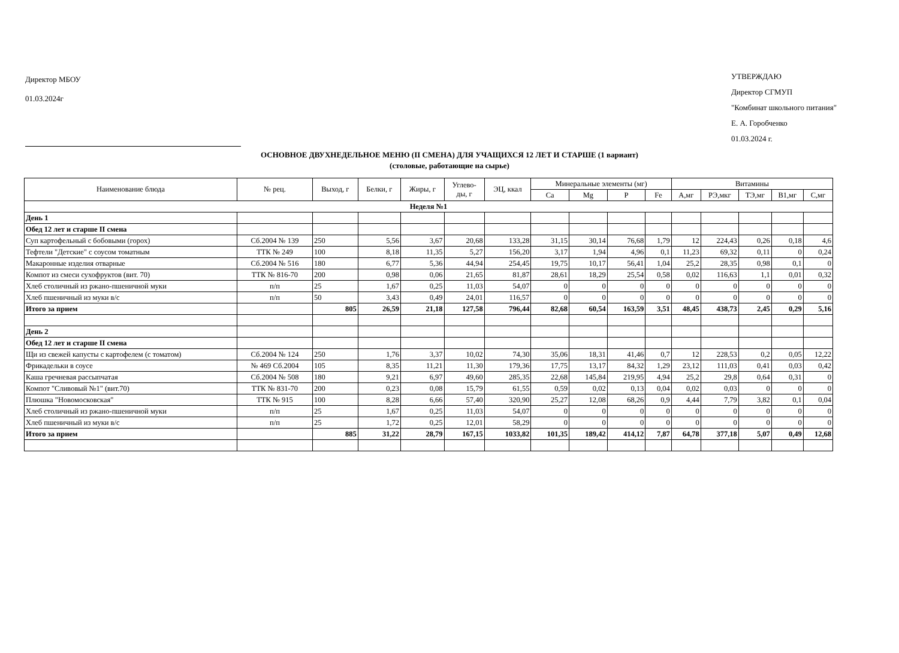Директор МБОУ
01.03.2024г
УТВЕРЖДАЮ
Директор СГМУП
"Комбинат школьного питания"
Е. А. Горобченко
01.03.2024 г.
ОСНОВНОЕ ДВУХНЕДЕЛЬНОЕ МЕНЮ (II СМЕНА) ДЛЯ УЧАЩИХСЯ 12 ЛЕТ И СТАРШЕ (1 вариант)
(столовые, работающие на сырье)
| Наименование блюда | № рец. | Выход, г | Белки, г | Жиры, г | Углево- ды, г | ЭЦ, ккал | Минеральные элементы (мг) | | | | Витамины | | | | |
| --- | --- | --- | --- | --- | --- | --- | --- | --- | --- | --- | --- | --- | --- | --- | --- |
| | | | | | | | Ca | Mg | P | Fe | А,мг | РЭ,мкг | ТЭ,мг | В1,мг | С,мг |
| Неделя №1 | | | | | | | | | | | | | | | |
| День 1 | | | | | | | | | | | | | | | |
| Обед 12 лет и старше II смена | | | | | | | | | | | | | | | |
| Суп картофельный с бобовыми (горох) | Сб.2004 № 139 | 250 | 5,56 | 3,67 | 20,68 | 133,28 | 31,15 | 30,14 | 76,68 | 1,79 | 12 | 224,43 | 0,26 | 0,18 | 4,6 |
| Тефтели "Детские" с соусом томатным | ТТК № 249 | 100 | 8,18 | 11,35 | 5,27 | 156,20 | 3,17 | 1,94 | 4,96 | 0,1 | 11,23 | 69,32 | 0,11 | 0 | 0,24 |
| Макаронные изделия отварные | Сб.2004 № 516 | 180 | 6,77 | 5,36 | 44,94 | 254,45 | 19,75 | 10,17 | 56,41 | 1,04 | 25,2 | 28,35 | 0,98 | 0,1 | 0 |
| Компот из смеси сухофруктов (вит. 70) | ТТК № 816-70 | 200 | 0,98 | 0,06 | 21,65 | 81,87 | 28,61 | 18,29 | 25,54 | 0,58 | 0,02 | 116,63 | 1,1 | 0,01 | 0,32 |
| Хлеб столичный из ржано-пшеничной муки | п/п | 25 | 1,67 | 0,25 | 11,03 | 54,07 | 0 | 0 | 0 | 0 | 0 | 0 | 0 | 0 | 0 |
| Хлеб пшеничный из муки в/с | п/п | 50 | 3,43 | 0,49 | 24,01 | 116,57 | 0 | 0 | 0 | 0 | 0 | 0 | 0 | 0 | 0 |
| Итого за прием | | 805 | 26,59 | 21,18 | 127,58 | 796,44 | 82,68 | 60,54 | 163,59 | 3,51 | 48,45 | 438,73 | 2,45 | 0,29 | 5,16 |
| День 2 | | | | | | | | | | | | | | | |
| Обед 12 лет и старше II смена | | | | | | | | | | | | | | | |
| Щи из свежей капусты с картофелем (с томатом) | Сб.2004 № 124 | 250 | 1,76 | 3,37 | 10,02 | 74,30 | 35,06 | 18,31 | 41,46 | 0,7 | 12 | 228,53 | 0,2 | 0,05 | 12,22 |
| Фрикадельки в соусе | № 469 Сб.2004 | 105 | 8,35 | 11,21 | 11,30 | 179,36 | 17,75 | 13,17 | 84,32 | 1,29 | 23,12 | 111,03 | 0,41 | 0,03 | 0,42 |
| Каша гречневая рассыпчатая | Сб.2004 № 508 | 180 | 9,21 | 6,97 | 49,60 | 285,35 | 22,68 | 145,84 | 219,95 | 4,94 | 25,2 | 29,8 | 0,64 | 0,31 | 0 |
| Компот "Сливовый №1" (вит.70) | ТТК № 831-70 | 200 | 0,23 | 0,08 | 15,79 | 61,55 | 0,59 | 0,02 | 0,13 | 0,04 | 0,02 | 0,03 | 0 | 0 | 0 |
| Плюшка "Новомосковская" | ТТК № 915 | 100 | 8,28 | 6,66 | 57,40 | 320,90 | 25,27 | 12,08 | 68,26 | 0,9 | 4,44 | 7,79 | 3,82 | 0,1 | 0,04 |
| Хлеб столичный из ржано-пшеничной муки | п/п | 25 | 1,67 | 0,25 | 11,03 | 54,07 | 0 | 0 | 0 | 0 | 0 | 0 | 0 | 0 | 0 |
| Хлеб пшеничный из муки в/с | п/п | 25 | 1,72 | 0,25 | 12,01 | 58,29 | 0 | 0 | 0 | 0 | 0 | 0 | 0 | 0 | 0 |
| Итого за прием | | 885 | 31,22 | 28,79 | 167,15 | 1033,82 | 101,35 | 189,42 | 414,12 | 7,87 | 64,78 | 377,18 | 5,07 | 0,49 | 12,68 |